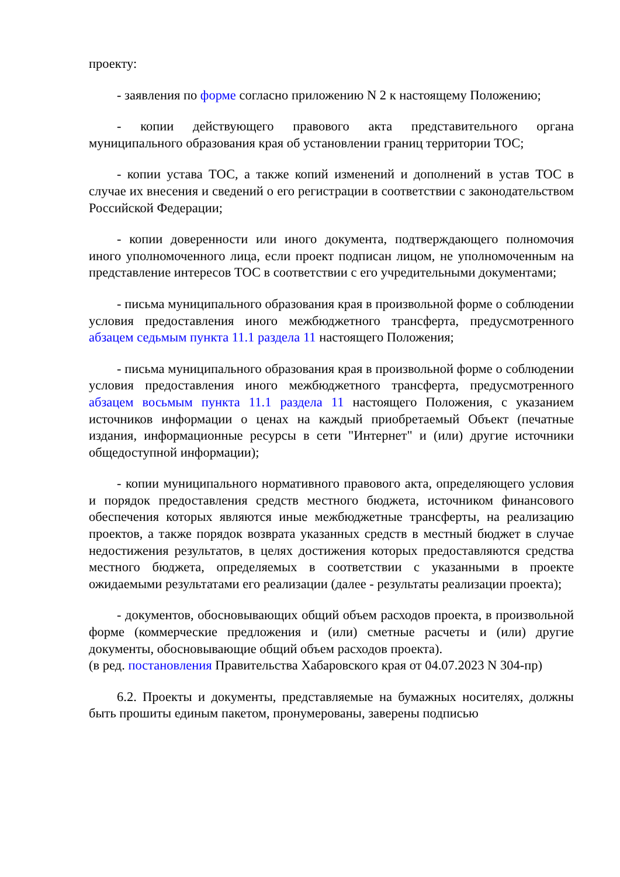проекту:
- заявления по форме согласно приложению N 2 к настоящему Положению;
- копии действующего правового акта представительного органа муниципального образования края об установлении границ территории ТОС;
- копии устава ТОС, а также копий изменений и дополнений в устав ТОС в случае их внесения и сведений о его регистрации в соответствии с законодательством Российской Федерации;
- копии доверенности или иного документа, подтверждающего полномочия иного уполномоченного лица, если проект подписан лицом, не уполномоченным на представление интересов ТОС в соответствии с его учредительными документами;
- письма муниципального образования края в произвольной форме о соблюдении условия предоставления иного межбюджетного трансферта, предусмотренного абзацем седьмым пункта 11.1 раздела 11 настоящего Положения;
- письма муниципального образования края в произвольной форме о соблюдении условия предоставления иного межбюджетного трансферта, предусмотренного абзацем восьмым пункта 11.1 раздела 11 настоящего Положения, с указанием источников информации о ценах на каждый приобретаемый Объект (печатные издания, информационные ресурсы в сети "Интернет" и (или) другие источники общедоступной информации);
- копии муниципального нормативного правового акта, определяющего условия и порядок предоставления средств местного бюджета, источником финансового обеспечения которых являются иные межбюджетные трансферты, на реализацию проектов, а также порядок возврата указанных средств в местный бюджет в случае недостижения результатов, в целях достижения которых предоставляются средства местного бюджета, определяемых в соответствии с указанными в проекте ожидаемыми результатами его реализации (далее - результаты реализации проекта);
- документов, обосновывающих общий объем расходов проекта, в произвольной форме (коммерческие предложения и (или) сметные расчеты и (или) другие документы, обосновывающие общий объем расходов проекта).
(в ред. постановления Правительства Хабаровского края от 04.07.2023 N 304-пр)
6.2. Проекты и документы, представляемые на бумажных носителях, должны быть прошиты единым пакетом, пронумерованы, заверены подписью